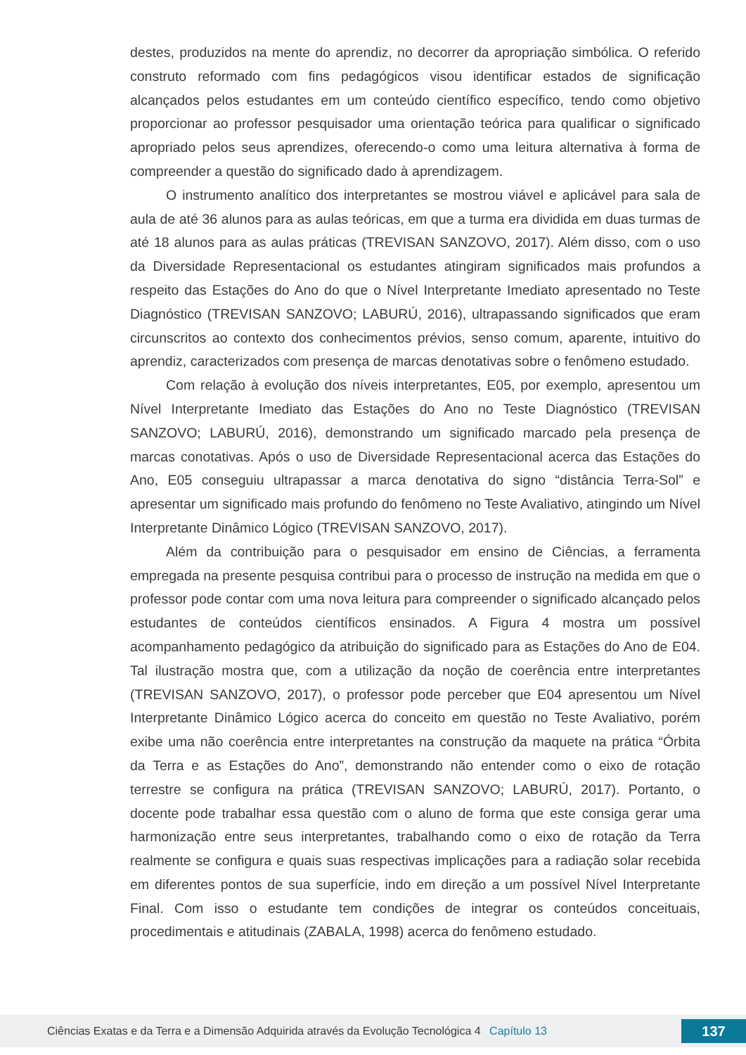destes, produzidos na mente do aprendiz, no decorrer da apropriação simbólica. O referido construto reformado com fins pedagógicos visou identificar estados de significação alcançados pelos estudantes em um conteúdo científico específico, tendo como objetivo proporcionar ao professor pesquisador uma orientação teórica para qualificar o significado apropriado pelos seus aprendizes, oferecendo-o como uma leitura alternativa à forma de compreender a questão do significado dado à aprendizagem.
O instrumento analítico dos interpretantes se mostrou viável e aplicável para sala de aula de até 36 alunos para as aulas teóricas, em que a turma era dividida em duas turmas de até 18 alunos para as aulas práticas (TREVISAN SANZOVO, 2017). Além disso, com o uso da Diversidade Representacional os estudantes atingiram significados mais profundos a respeito das Estações do Ano do que o Nível Interpretante Imediato apresentado no Teste Diagnóstico (TREVISAN SANZOVO; LABURÚ, 2016), ultrapassando significados que eram circunscritos ao contexto dos conhecimentos prévios, senso comum, aparente, intuitivo do aprendiz, caracterizados com presença de marcas denotativas sobre o fenômeno estudado.
Com relação à evolução dos níveis interpretantes, E05, por exemplo, apresentou um Nível Interpretante Imediato das Estações do Ano no Teste Diagnóstico (TREVISAN SANZOVO; LABURÚ, 2016), demonstrando um significado marcado pela presença de marcas conotativas. Após o uso de Diversidade Representacional acerca das Estações do Ano, E05 conseguiu ultrapassar a marca denotativa do signo “distância Terra-Sol” e apresentar um significado mais profundo do fenômeno no Teste Avaliativo, atingindo um Nível Interpretante Dinâmico Lógico (TREVISAN SANZOVO, 2017).
Além da contribuição para o pesquisador em ensino de Ciências, a ferramenta empregada na presente pesquisa contribui para o processo de instrução na medida em que o professor pode contar com uma nova leitura para compreender o significado alcançado pelos estudantes de conteúdos científicos ensinados. A Figura 4 mostra um possível acompanhamento pedagógico da atribuição do significado para as Estações do Ano de E04. Tal ilustração mostra que, com a utilização da noção de coerência entre interpretantes (TREVISAN SANZOVO, 2017), o professor pode perceber que E04 apresentou um Nível Interpretante Dinâmico Lógico acerca do conceito em questão no Teste Avaliativo, porém exibe uma não coerência entre interpretantes na construção da maquete na prática “Órbita da Terra e as Estações do Ano”, demonstrando não entender como o eixo de rotação terrestre se configura na prática (TREVISAN SANZOVO; LABURÚ, 2017). Portanto, o docente pode trabalhar essa questão com o aluno de forma que este consiga gerar uma harmonização entre seus interpretantes, trabalhando como o eixo de rotação da Terra realmente se configura e quais suas respectivas implicações para a radiação solar recebida em diferentes pontos de sua superfície, indo em direção a um possível Nível Interpretante Final. Com isso o estudante tem condições de integrar os conteúdos conceituais, procedimentais e atitudinais (ZABALA, 1998) acerca do fenômeno estudado.
Ciências Exatas e da Terra e a Dimensão Adquirida através da Evolução Tecnológica 4 Capítulo 13 137